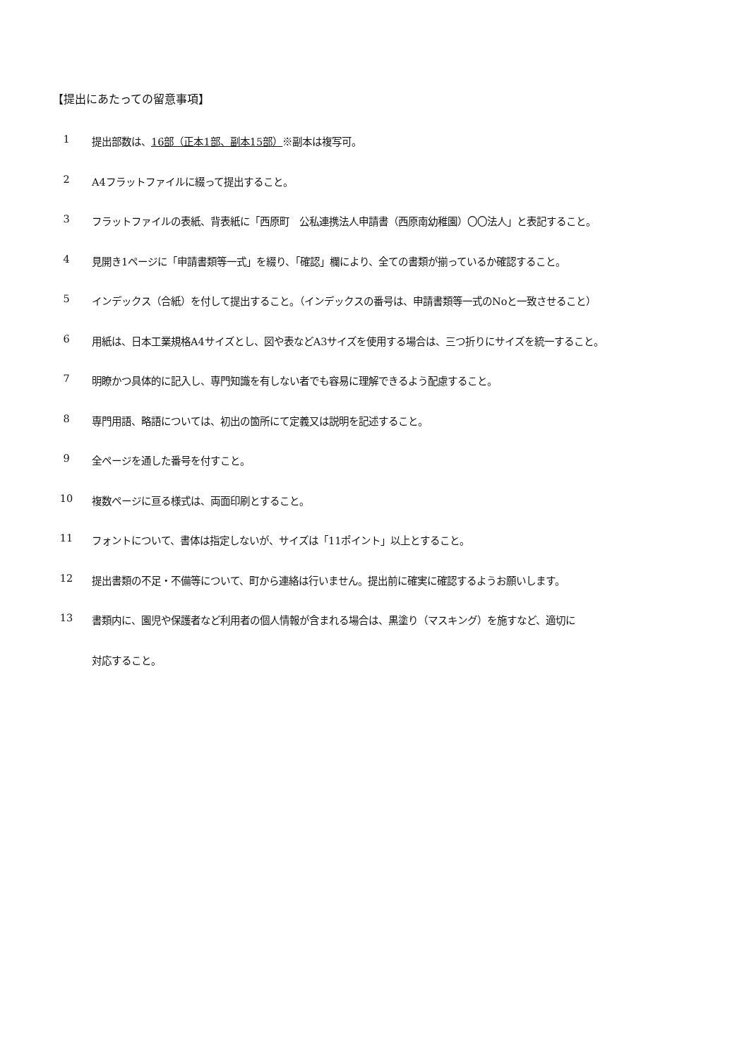【提出にあたっての留意事項】
1 提出部数は、16部（正本1部、副本15部）※副本は複写可。
2 A4フラットファイルに綴って提出すること。
3 フラットファイルの表紙、背表紙に「西原町　公私連携法人申請書（西原南幼稚園）〇〇法人」と表記すること。
4 見開き1ページに「申請書類等一式」を綴り、「確認」欄により、全ての書類が揃っているか確認すること。
5 インデックス（合紙）を付して提出すること。（インデックスの番号は、申請書類等一式のNoと一致させること）
6 用紙は、日本工業規格A4サイズとし、図や表などA3サイズを使用する場合は、三つ折りにサイズを統一すること。
7 明瞭かつ具体的に記入し、専門知識を有しない者でも容易に理解できるよう配慮すること。
8 専門用語、略語については、初出の箇所にて定義又は説明を記述すること。
9 全ページを通した番号を付すこと。
10 複数ページに亘る様式は、両面印刷とすること。
11 フォントについて、書体は指定しないが、サイズは「11ポイント」以上とすること。
12 提出書類の不足・不備等について、町から連絡は行いません。提出前に確実に確認するようお願いします。
13 書類内に、園児や保護者など利用者の個人情報が含まれる場合は、黒塗り（マスキング）を施すなど、適切に
対応すること。